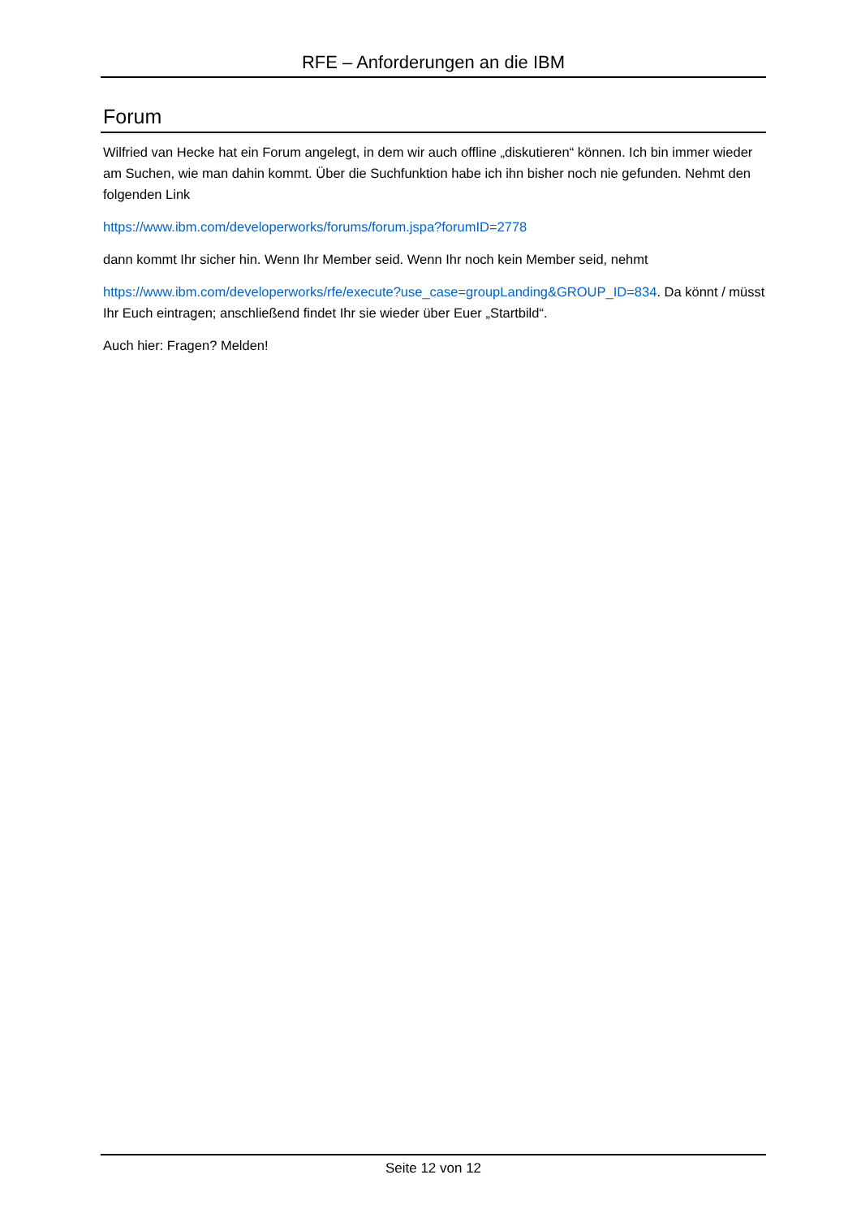RFE – Anforderungen an die IBM
Forum
Wilfried van Hecke hat ein Forum angelegt, in dem wir auch offline „diskutieren“ können. Ich bin immer wieder am Suchen, wie man dahin kommt. Über die Suchfunktion habe ich ihn bisher noch nie gefunden. Nehmt den folgenden Link
https://www.ibm.com/developerworks/forums/forum.jspa?forumID=2778
dann kommt Ihr sicher hin. Wenn Ihr Member seid. Wenn Ihr noch kein Member seid, nehmt
https://www.ibm.com/developerworks/rfe/execute?use_case=groupLanding&GROUP_ID=834. Da könnt / müsst Ihr Euch eintragen; anschließend findet Ihr sie wieder über Euer „Startbild“.
Auch hier: Fragen? Melden!
Seite 12 von 12